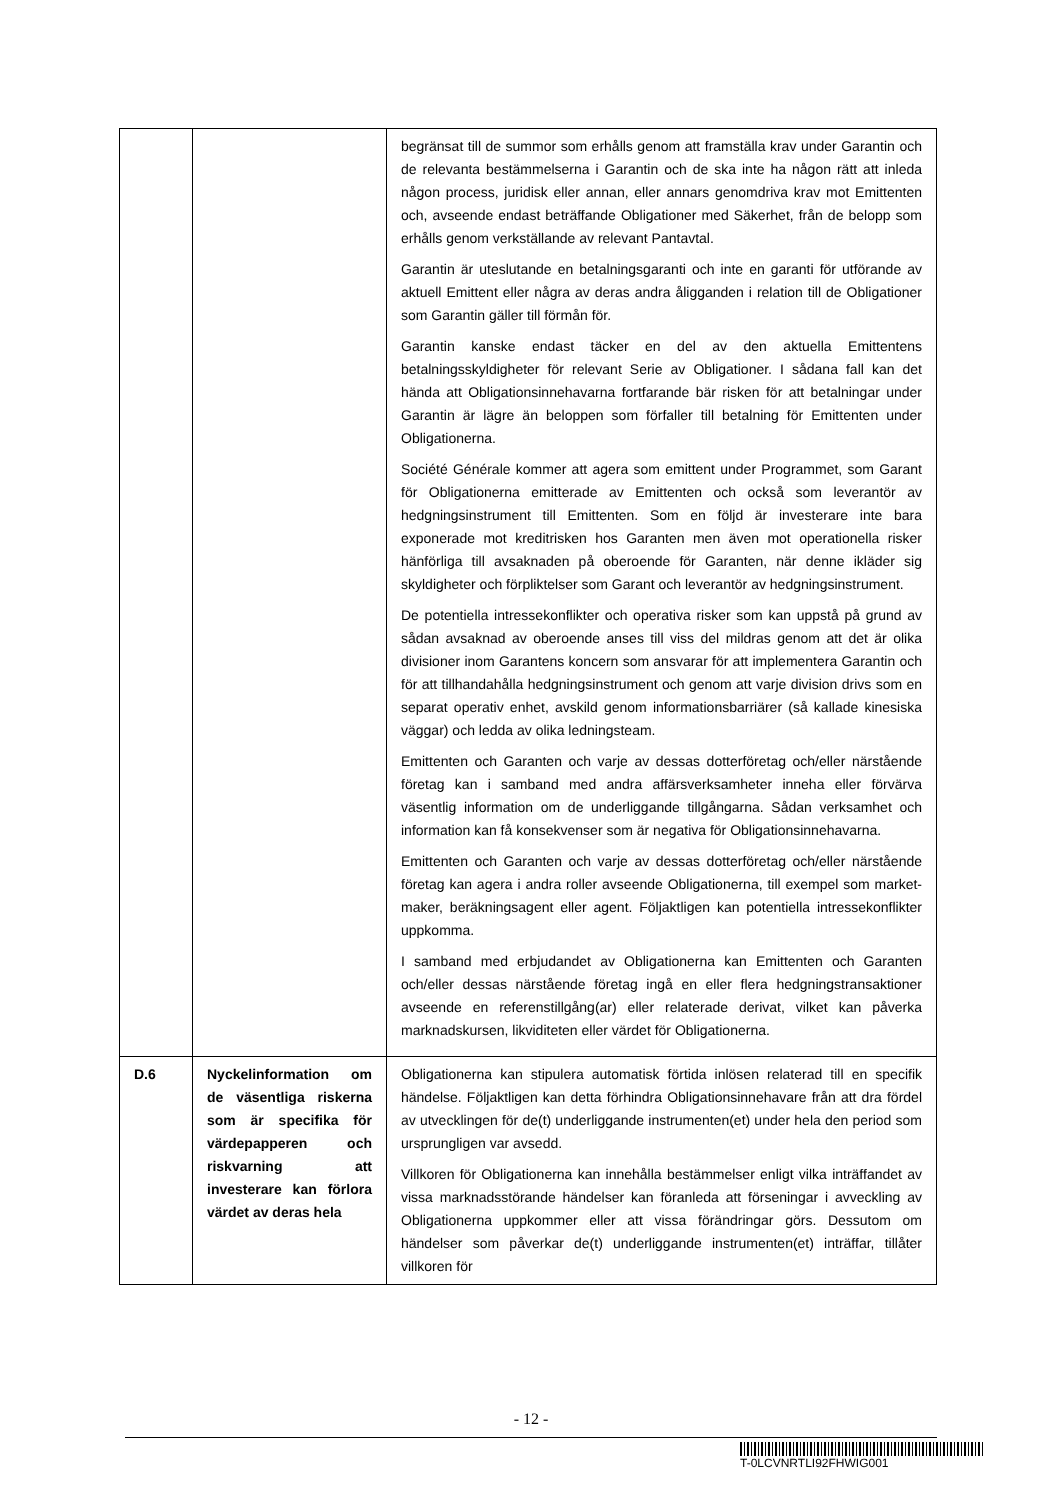| | | begränsat till de summor som erhålls genom att framställa krav under Garantin och de relevanta bestämmelserna i Garantin och de ska inte ha någon rätt att inleda någon process, juridisk eller annan, eller annars genomdriva krav mot Emittenten och, avseende endast beträffande Obligationer med Säkerhet, från de belopp som erhålls genom verkställande av relevant Pantavtal. Garantin är uteslutande en betalningsgaranti och inte en garanti för utförande av aktuell Emittent eller några av deras andra åligganden i relation till de Obligationer som Garantin gäller till förmån för. Garantin kanske endast täcker en del av den aktuella Emittentens betalningsskyldigheter för relevant Serie av Obligationer. I sådana fall kan det hända att Obligationsinnehavarna fortfarande bär risken för att betalningar under Garantin är lägre än beloppen som förfaller till betalning för Emittenten under Obligationerna. Société Générale kommer att agera som emittent under Programmet, som Garant för Obligationerna emitterade av Emittenten och också som leverantör av hedgningsinstrument till Emittenten. Som en följd är investerare inte bara exponerade mot kreditrisken hos Garanten men även mot operationella risker hänförliga till avsaknaden på oberoende för Garanten, när denne ikläder sig skyldigheter och förpliktelser som Garant och leverantör av hedgningsinstrument. De potentiella intressekonflikter och operativa risker som kan uppstå på grund av sådan avsaknad av oberoende anses till viss del mildras genom att det är olika divisioner inom Garantens koncern som ansvarar för att implementera Garantin och för att tillhandahålla hedgningsinstrument och genom att varje division drivs som en separat operativ enhet, avskild genom informationsbarriärer (så kallade kinesiska väggar) och ledda av olika ledningsteam. Emittenten och Garanten och varje av dessas dotterföretag och/eller närstående företag kan i samband med andra affärsverksamheter inneha eller förvärva väsentlig information om de underliggande tillgångarna. Sådan verksamhet och information kan få konsekvenser som är negativa för Obligationsinnehavarna. Emittenten och Garanten och varje av dessas dotterföretag och/eller närstående företag kan agera i andra roller avseende Obligationerna, till exempel som market-maker, beräkningsagent eller agent. Följaktligen kan potentiella intressekonflikter uppkomma. I samband med erbjudandet av Obligationerna kan Emittenten och Garanten och/eller dessas närstående företag ingå en eller flera hedgningstransaktioner avseende en referenstillgång(ar) eller relaterade derivat, vilket kan påverka marknadskursen, likviditeten eller värdet för Obligationerna. |
| D.6 | Nyckelinformation om de väsentliga riskerna som är specifika för värdepapperen och riskvarning att investerare kan förlora värdet av deras hela | Obligationerna kan stipulera automatisk förtida inlösen relaterad till en specifik händelse. Följaktligen kan detta förhindra Obligationsinnehavare från att dra fördel av utvecklingen för de(t) underliggande instrumenten(et) under hela den period som ursprungligen var avsedd. Villkoren för Obligationerna kan innehålla bestämmelser enligt vilka inträffandet av vissa marknadsstörande händelser kan föranleda att förseningar i avveckling av Obligationerna uppkommer eller att vissa förändringar görs. Dessutom om händelser som påverkar de(t) underliggande instrumenten(et) inträffar, tillåter villkoren för |
- 12 -
T-0LCVNRTLI92FHWIG001